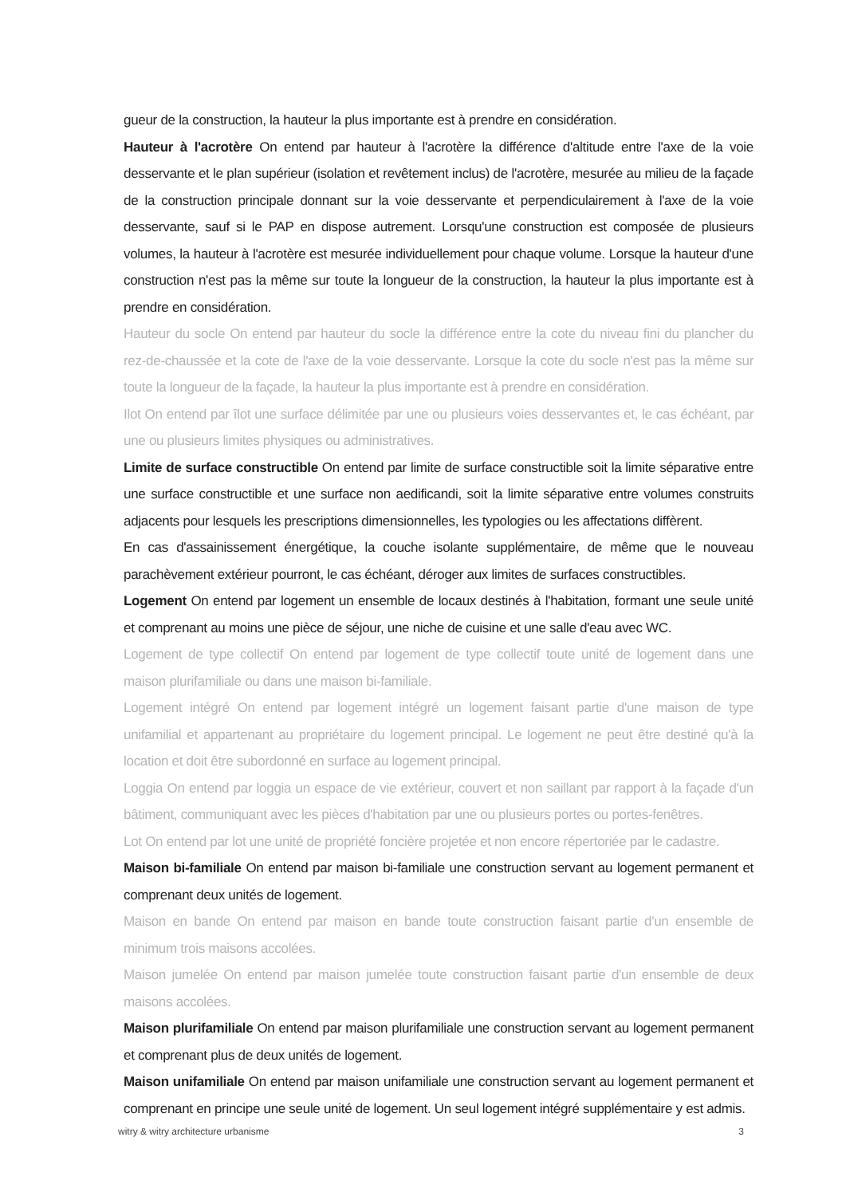gueur de la construction, la hauteur la plus importante est à prendre en considération.
Hauteur à l'acrotère On entend par hauteur à l'acrotère la différence d'altitude entre l'axe de la voie desservante et le plan supérieur (isolation et revêtement inclus) de l'acrotère, mesurée au milieu de la façade de la construction principale donnant sur la voie desservante et perpendiculairement à l'axe de la voie desservante, sauf si le PAP en dispose autrement. Lorsqu'une construction est composée de plusieurs volumes, la hauteur à l'acrotère est mesurée individuellement pour chaque volume. Lorsque la hauteur d'une construction n'est pas la même sur toute la longueur de la construction, la hauteur la plus importante est à prendre en considération.
Hauteur du socle On entend par hauteur du socle la différence entre la cote du niveau fini du plancher du rez-de-chaussée et la cote de l'axe de la voie desservante. Lorsque la cote du socle n'est pas la même sur toute la longueur de la façade, la hauteur la plus importante est à prendre en considération.
Ilot On entend par îlot une surface délimitée par une ou plusieurs voies desservantes et, le cas échéant, par une ou plusieurs limites physiques ou administratives.
Limite de surface constructible On entend par limite de surface constructible soit la limite séparative entre une surface constructible et une surface non aedificandi, soit la limite séparative entre volumes construits adjacents pour lesquels les prescriptions dimensionnelles, les typologies ou les affectations diffèrent.
En cas d'assainissement énergétique, la couche isolante supplémentaire, de même que le nouveau parachèvement extérieur pourront, le cas échéant, déroger aux limites de surfaces constructibles.
Logement On entend par logement un ensemble de locaux destinés à l'habitation, formant une seule unité et comprenant au moins une pièce de séjour, une niche de cuisine et une salle d'eau avec WC.
Logement de type collectif On entend par logement de type collectif toute unité de logement dans une maison plurifamiliale ou dans une maison bi-familiale.
Logement intégré On entend par logement intégré un logement faisant partie d'une maison de type unifamilial et appartenant au propriétaire du logement principal. Le logement ne peut être destiné qu'à la location et doit être subordonné en surface au logement principal.
Loggia On entend par loggia un espace de vie extérieur, couvert et non saillant par rapport à la façade d'un bâtiment, communiquant avec les pièces d'habitation par une ou plusieurs portes ou portes-fenêtres.
Lot On entend par lot une unité de propriété foncière projetée et non encore répertoriée par le cadastre.
Maison bi-familiale On entend par maison bi-familiale une construction servant au logement permanent et comprenant deux unités de logement.
Maison en bande On entend par maison en bande toute construction faisant partie d'un ensemble de minimum trois maisons accolées.
Maison jumelée On entend par maison jumelée toute construction faisant partie d'un ensemble de deux maisons accolées.
Maison plurifamiliale On entend par maison plurifamiliale une construction servant au logement permanent et comprenant plus de deux unités de logement.
Maison unifamiliale On entend par maison unifamiliale une construction servant au logement permanent et comprenant en principe une seule unité de logement. Un seul logement intégré supplémentaire y est admis.
witry & witry architecture urbanisme 3